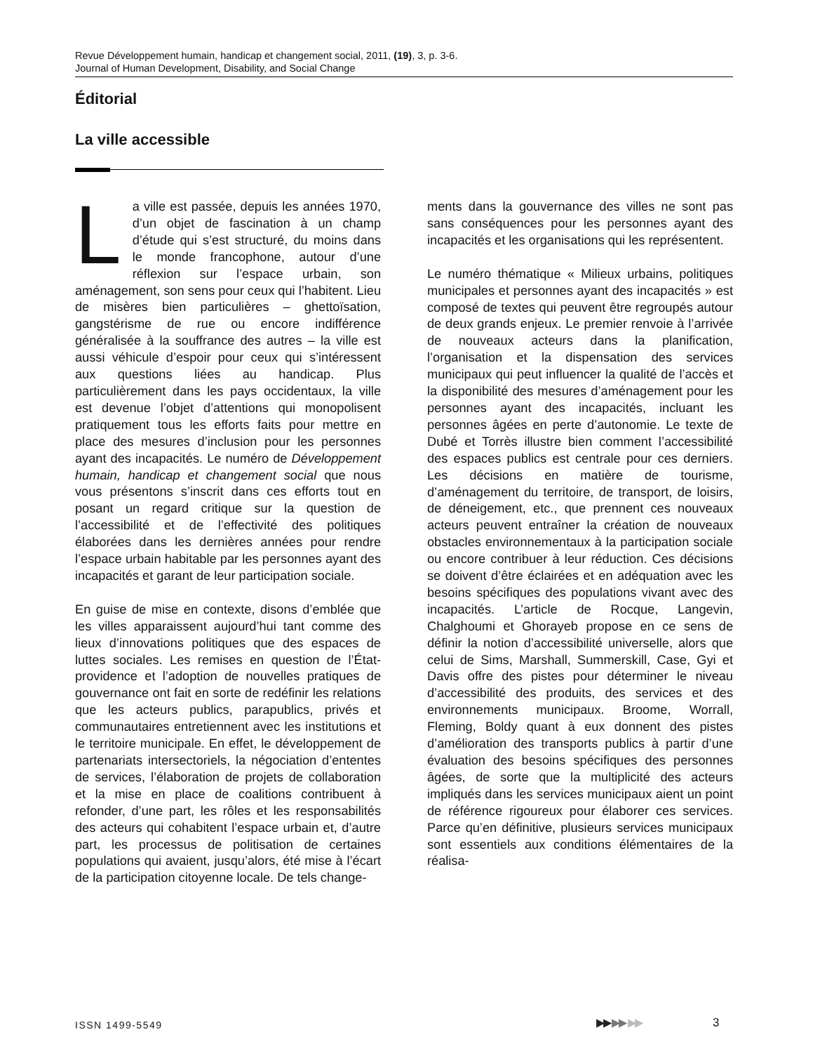Revue Développement humain, handicap et changement social, 2011, (19), 3, p. 3-6.
Journal of Human Development, Disability, and Social Change
Éditorial
La ville accessible
La ville est passée, depuis les années 1970, d’un objet de fascination à un champ d’étude qui s’est structuré, du moins dans le monde francophone, autour d’une réflexion sur l’espace urbain, son aménagement, son sens pour ceux qui l’habitent. Lieu de misères bien particulières – ghettoïsation, gangstérisme de rue ou encore indifférence généralisée à la souffrance des autres – la ville est aussi véhicule d’espoir pour ceux qui s’intéressent aux questions liées au handicap. Plus particulièrement dans les pays occidentaux, la ville est devenue l’objet d’attentions qui monopolisent pratiquement tous les efforts faits pour mettre en place des mesures d’inclusion pour les personnes ayant des incapacités. Le numéro de Développement humain, handicap et changement social que nous vous présentons s’inscrit dans ces efforts tout en posant un regard critique sur la question de l’accessibilité et de l’effectivité des politiques élaborées dans les dernières années pour rendre l’espace urbain habitable par les personnes ayant des incapacités et garant de leur participation sociale.
En guise de mise en contexte, disons d’emblée que les villes apparaissent aujourd’hui tant comme des lieux d’innovations politiques que des espaces de luttes sociales. Les remises en question de l’État-providence et l’adoption de nouvelles pratiques de gouvernance ont fait en sorte de redéfinir les relations que les acteurs publics, parapublics, privés et communautaires entretiennent avec les institutions et le territoire municipale. En effet, le développement de partenariats intersectoriels, la négociation d’ententes de services, l’élaboration de projets de collaboration et la mise en place de coalitions contribuent à refonder, d’une part, les rôles et les responsabilités des acteurs qui cohabitent l’espace urbain et, d’autre part, les processus de politisation de certaines populations qui avaient, jusqu’alors, été mise à l’écart de la participation citoyenne locale. De tels change-
ments dans la gouvernance des villes ne sont pas sans conséquences pour les personnes ayant des incapacités et les organisations qui les représentent.
Le numéro thématique « Milieux urbains, politiques municipales et personnes ayant des incapacités » est composé de textes qui peuvent être regroupés autour de deux grands enjeux. Le premier renvoie à l’arrivée de nouveaux acteurs dans la planification, l’organisation et la dispensation des services municipaux qui peut influencer la qualité de l’accès et la disponibilité des mesures d’aménagement pour les personnes ayant des incapacités, incluant les personnes âgées en perte d’autonomie. Le texte de Dubé et Torrès illustre bien comment l’accessibilité des espaces publics est centrale pour ces derniers. Les décisions en matière de tourisme, d’aménagement du territoire, de transport, de loisirs, de déneigement, etc., que prennent ces nouveaux acteurs peuvent entraîner la création de nouveaux obstacles environnementaux à la participation sociale ou encore contribuer à leur réduction. Ces décisions se doivent d’être éclairées et en adéquation avec les besoins spécifiques des populations vivant avec des incapacités. L’article de Rocque, Langevin, Chalghoumi et Ghorayeb propose en ce sens de définir la notion d’accessibilité universelle, alors que celui de Sims, Marshall, Summerskill, Case, Gyi et Davis offre des pistes pour déterminer le niveau d’accessibilité des produits, des services et des environnements municipaux. Broome, Worrall, Fleming, Boldy quant à eux donnent des pistes d’amélioration des transports publics à partir d’une évaluation des besoins spécifiques des personnes âgées, de sorte que la multiplicité des acteurs impliqués dans les services municipaux aient un point de référence rigoureux pour élaborer ces services. Parce qu’en définitive, plusieurs services municipaux sont essentiels aux conditions élémentaires de la réalisa-
ISSN 1499-5549 ▶▶ ▶▶ ▶▶ 3